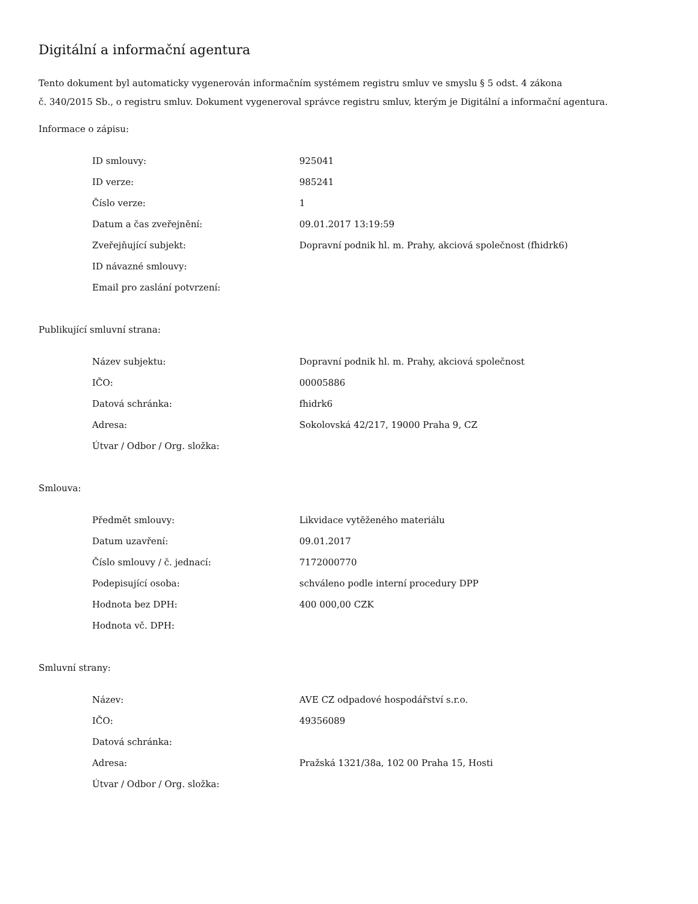Digitální a informační agentura
Tento dokument byl automaticky vygenerován informačním systémem registru smluv ve smyslu § 5 odst. 4 zákona
č. 340/2015 Sb., o registru smluv. Dokument vygeneroval správce registru smluv, kterým je Digitální a informační agentura.
Informace o zápisu:
| ID smlouvy: | 925041 |
| ID verze: | 985241 |
| Číslo verze: | 1 |
| Datum a čas zveřejnění: | 09.01.2017 13:19:59 |
| Zveřejňující subjekt: | Dopravní podnik hl. m. Prahy, akciová společnost (fhidrk6) |
| ID návazné smlouvy: | |
| Email pro zaslání potvrzení: | |
Publikující smluvní strana:
| Název subjektu: | Dopravní podnik hl. m. Prahy, akciová společnost |
| IČO: | 00005886 |
| Datová schránka: | fhidrk6 |
| Adresa: | Sokolovská 42/217, 19000 Praha 9, CZ |
| Útvar / Odbor / Org. složka: | |
Smlouva:
| Předmět smlouvy: | Likvidace vytěženého materiálu |
| Datum uzavření: | 09.01.2017 |
| Číslo smlouvy / č. jednací: | 7172000770 |
| Podepisující osoba: | schváleno podle interní procedury DPP |
| Hodnota bez DPH: | 400 000,00 CZK |
| Hodnota vč. DPH: | |
Smluvní strany:
| Název: | AVE CZ odpadové hospodářství s.r.o. |
| IČO: | 49356089 |
| Datová schránka: | |
| Adresa: | Pražská 1321/38a, 102 00 Praha 15, Hosti |
| Útvar / Odbor / Org. složka: | |